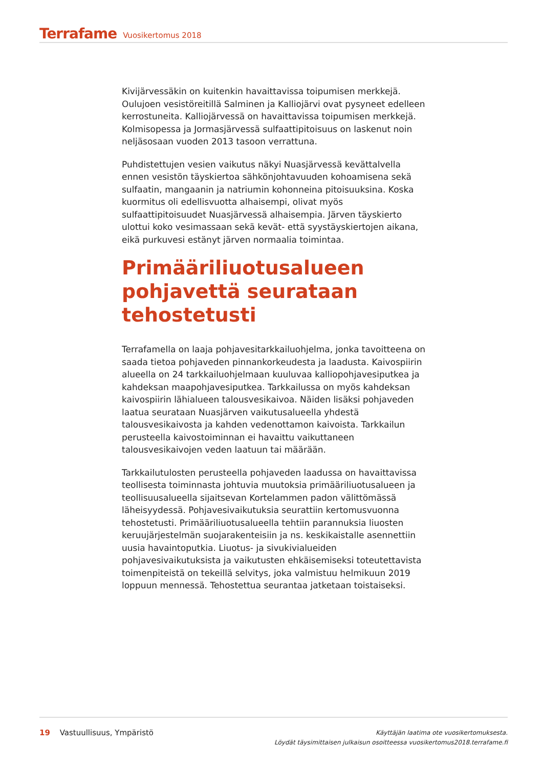Terrafame Vuosikertomus 2018
Kivijärvessäkin on kuitenkin havaittavissa toipumisen merkkejä. Oulujoen vesistöreitillä Salminen ja Kalliojärvi ovat pysyneet edelleen kerrostuneita. Kalliojärvessä on havaittavissa toipumisen merkkejä. Kolmisopessa ja Jormasjärvessä sulfaattipitoisuus on laskenut noin neljäsosaan vuoden 2013 tasoon verrattuna.
Puhdistettujen vesien vaikutus näkyi Nuasjärvessä kevättalvella ennen vesistön täyskiertoa sähkönjohtavuuden kohoamisena sekä sulfaatin, mangaanin ja natriumin kohonneina pitoisuuksina. Koska kuormitus oli edellisvuotta alhaisempi, olivat myös sulfaattipitoisuudet Nuasjärvessä alhaisempia. Järven täyskierto ulottui koko vesimassaan sekä kevät- että syystäyskiertojen aikana, eikä purkuvesi estänyt järven normaalia toimintaa.
Primääriliuotusalueen pohjavettä seurataan tehostetusti
Terrafamella on laaja pohjavesitarkkailuohjelma, jonka tavoitteena on saada tietoa pohjaveden pinnankorkeudesta ja laadusta. Kaivospiirin alueella on 24 tarkkailuohjelmaan kuuluvaa kalliopohjavesiputkea ja kahdeksan maapohjavesiputkea. Tarkkailussa on myös kahdeksan kaivospiirin lähialueen talousvesikaivoa. Näiden lisäksi pohjaveden laatua seurataan Nuasjärven vaikutusalueella yhdestä talousvesikaivosta ja kahden vedenottamon kaivoista. Tarkkailun perusteella kaivostoiminnan ei havaittu vaikuttaneen talousvesikaivojen veden laatuun tai määrään.
Tarkkailutulosten perusteella pohjaveden laadussa on havaittavissa teollisesta toiminnasta johtuvia muutoksia primääriliuotusalueen ja teollisuusalueella sijaitsevan Kortelammen padon välittömässä läheisyydessä. Pohjavesivaikutuksia seurattiin kertomusvuonna tehostetusti. Primääriliuotusalueella tehtiin parannuksia liuosten keruujärjestelmän suojarakenteisiin ja ns. keskikaistalle asennettiin uusia havaintoputkia. Liuotus- ja sivukivialueiden pohjavesivaikutuksista ja vaikutusten ehkäisemiseksi toteutettavista toimenpiteistä on tekeillä selvitys, joka valmistuu helmikuun 2019 loppuun mennessä. Tehostettua seurantaa jatketaan toistaiseksi.
19 Vastuullisuus, Ympäristö
Käyttäjän laatima ote vuosikertomuksesta.
Löydät täysimittaisen julkaisun osoitteessa vuosikertomus2018.terrafame.fi